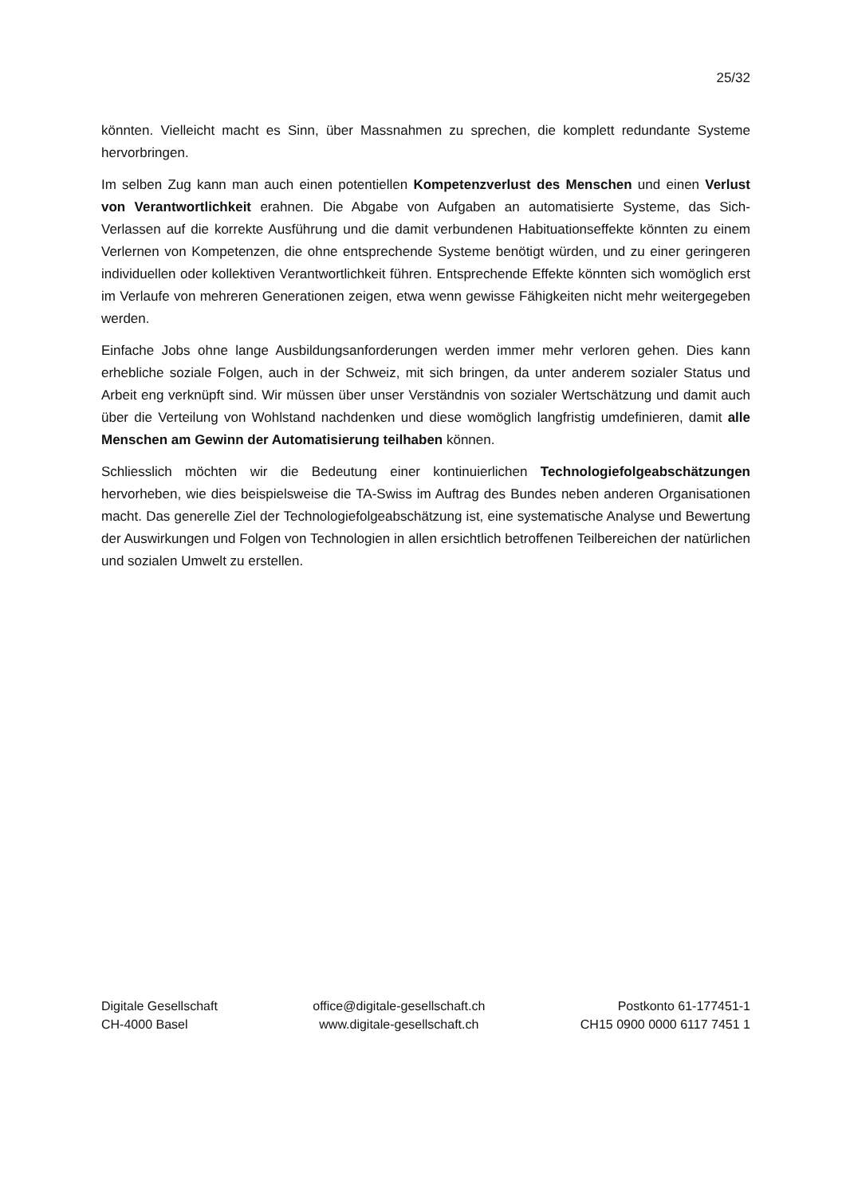25/32
könnten. Vielleicht macht es Sinn, über Massnahmen zu sprechen, die komplett redundante Systeme hervorbringen.
Im selben Zug kann man auch einen potentiellen Kompetenzverlust des Menschen und einen Verlust von Verantwortlichkeit erahnen. Die Abgabe von Aufgaben an automatisierte Systeme, das Sich-Verlassen auf die korrekte Ausführung und die damit verbundenen Habituationseffekte könnten zu einem Verlernen von Kompetenzen, die ohne entsprechende Systeme benötigt würden, und zu einer geringeren individuellen oder kollektiven Verantwortlichkeit führen. Entsprechende Effekte könnten sich womöglich erst im Verlaufe von mehreren Generationen zeigen, etwa wenn gewisse Fähigkeiten nicht mehr weitergegeben werden.
Einfache Jobs ohne lange Ausbildungsanforderungen werden immer mehr verloren gehen. Dies kann erhebliche soziale Folgen, auch in der Schweiz, mit sich bringen, da unter anderem sozialer Status und Arbeit eng verknüpft sind. Wir müssen über unser Verständnis von sozialer Wertschätzung und damit auch über die Verteilung von Wohlstand nachdenken und diese womöglich langfristig umdefinieren, damit alle Menschen am Gewinn der Automatisierung teilhaben können.
Schliesslich möchten wir die Bedeutung einer kontinuierlichen Technologiefolgeabschätzungen hervorheben, wie dies beispielsweise die TA-Swiss im Auftrag des Bundes neben anderen Organisationen macht. Das generelle Ziel der Technologiefolgeabschätzung ist, eine systematische Analyse und Bewertung der Auswirkungen und Folgen von Technologien in allen ersichtlich betroffenen Teilbereichen der natürlichen und sozialen Umwelt zu erstellen.
Digitale Gesellschaft
CH-4000 Basel
office@digitale-gesellschaft.ch
www.digitale-gesellschaft.ch
Postkonto 61-177451-1
CH15 0900 0000 6117 7451 1